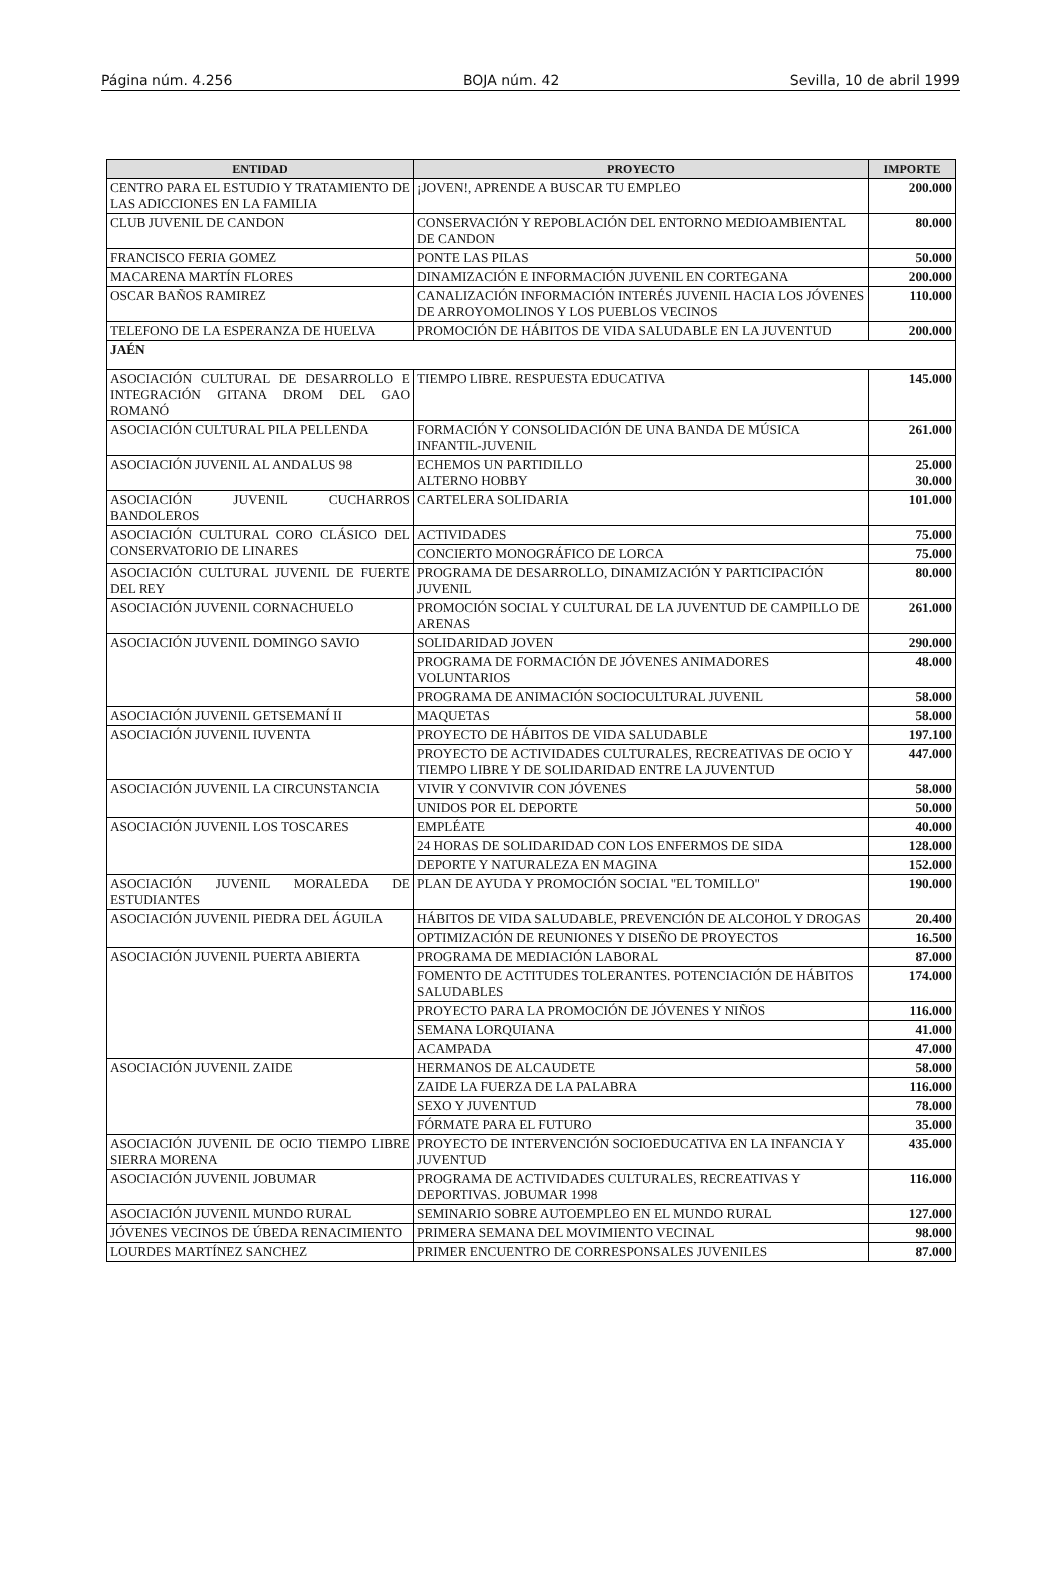Página núm. 4.256 BOJA núm. 42 Sevilla, 10 de abril 1999
| ENTIDAD | PROYECTO | IMPORTE |
| --- | --- | --- |
| CENTRO PARA EL ESTUDIO Y TRATAMIENTO DE LAS ADICCIONES EN LA FAMILIA | ¡JOVEN!, APRENDE A BUSCAR TU EMPLEO | 200.000 |
| CLUB JUVENIL DE CANDON | CONSERVACIÓN Y REPOBLACIÓN DEL ENTORNO MEDIOAMBIENTAL DE CANDON | 80.000 |
| FRANCISCO FERIA GOMEZ | PONTE LAS PILAS | 50.000 |
| MACARENA MARTÍN FLORES | DINAMIZACIÓN E INFORMACIÓN JUVENIL EN CORTEGANA | 200.000 |
| OSCAR BAÑOS RAMIREZ | CANALIZACIÓN INFORMACIÓN INTERÉS JUVENIL HACIA LOS JÓVENES DE ARROYOMOLINOS Y LOS PUEBLOS VECINOS | 110.000 |
| TELEFONO DE LA ESPERANZA DE HUELVA | PROMOCIÓN DE HÁBITOS DE VIDA SALUDABLE EN LA JUVENTUD | 200.000 |
| JAÉN | | |
| ASOCIACIÓN CULTURAL DE DESARROLLO E INTEGRACIÓN GITANA DROM DEL GAO ROMANÓ | TIEMPO LIBRE. RESPUESTA EDUCATIVA | 145.000 |
| ASOCIACIÓN CULTURAL PILA PELLENDA | FORMACIÓN Y CONSOLIDACIÓN DE UNA BANDA DE MÚSICA INFANTIL-JUVENIL | 261.000 |
| ASOCIACIÓN JUVENIL AL ANDALUS 98 | ECHEMOS UN PARTIDILLO ALTERNO HOBBY | 25.000 30.000 |
| ASOCIACIÓN JUVENIL CUCHARROS BANDOLEROS | CARTELERA SOLIDARIA | 101.000 |
| ASOCIACIÓN CULTURAL CORO CLÁSICO DEL CONSERVATORIO DE LINARES | ACTIVIDADES | 75.000 |
| | CONCIERTO MONOGRÁFICO DE LORCA | 75.000 |
| ASOCIACIÓN CULTURAL JUVENIL DE FUERTE DEL REY | PROGRAMA DE DESARROLLO, DINAMIZACIÓN Y PARTICIPACIÓN JUVENIL | 80.000 |
| ASOCIACIÓN JUVENIL CORNACHUELO | PROMOCIÓN SOCIAL Y CULTURAL DE LA JUVENTUD DE CAMPILLO DE ARENAS | 261.000 |
| ASOCIACIÓN JUVENIL DOMINGO SAVIO | SOLIDARIDAD JOVEN | 290.000 |
| | PROGRAMA DE FORMACIÓN DE JÓVENES ANIMADORES VOLUNTARIOS | 48.000 |
| | PROGRAMA DE ANIMACIÓN SOCIOCULTURAL JUVENIL | 58.000 |
| ASOCIACIÓN JUVENIL GETSEMANÍ II | MAQUETAS | 58.000 |
| ASOCIACIÓN JUVENIL IUVENTA | PROYECTO DE HÁBITOS DE VIDA SALUDABLE | 197.100 |
| | PROYECTO DE ACTIVIDADES CULTURALES, RECREATIVAS DE OCIO Y TIEMPO LIBRE Y DE SOLIDARIDAD ENTRE LA JUVENTUD | 447.000 |
| ASOCIACIÓN JUVENIL LA CIRCUNSTANCIA | VIVIR Y CONVIVIR CON JÓVENES | 58.000 |
| | UNIDOS POR EL DEPORTE | 50.000 |
| ASOCIACIÓN JUVENIL LOS TOSCARES | EMPLÉATE | 40.000 |
| | 24 HORAS DE SOLIDARIDAD CON LOS ENFERMOS DE SIDA | 128.000 |
| | DEPORTE Y NATURALEZA EN MAGINA | 152.000 |
| ASOCIACIÓN JUVENIL MORALEDA DE ESTUDIANTES | PLAN DE AYUDA Y PROMOCIÓN SOCIAL "EL TOMILLO" | 190.000 |
| ASOCIACIÓN JUVENIL PIEDRA DEL ÁGUILA | HÁBITOS DE VIDA SALUDABLE, PREVENCIÓN DE ALCOHOL Y DROGAS | 20.400 |
| | OPTIMIZACIÓN DE REUNIONES Y DISEÑO DE PROYECTOS | 16.500 |
| ASOCIACIÓN JUVENIL PUERTA ABIERTA | PROGRAMA DE MEDIACIÓN LABORAL | 87.000 |
| | FOMENTO DE ACTITUDES TOLERANTES. POTENCIACIÓN DE HÁBITOS SALUDABLES | 174.000 |
| | PROYECTO PARA LA PROMOCIÓN DE JÓVENES Y NIÑOS | 116.000 |
| | SEMANA LORQUIANA | 41.000 |
| | ACAMPADA | 47.000 |
| ASOCIACIÓN JUVENIL ZAIDE | HERMANOS DE ALCAUDETE | 58.000 |
| | ZAIDE LA FUERZA DE LA PALABRA | 116.000 |
| | SEXO Y JUVENTUD | 78.000 |
| | FÓRMATE PARA EL FUTURO | 35.000 |
| ASOCIACIÓN JUVENIL DE OCIO TIEMPO LIBRE SIERRA MORENA | PROYECTO DE INTERVENCIÓN SOCIOEDUCATIVA EN LA INFANCIA Y JUVENTUD | 435.000 |
| ASOCIACIÓN JUVENIL JOBUMAR | PROGRAMA DE ACTIVIDADES CULTURALES, RECREATIVAS Y DEPORTIVAS. JOBUMAR 1998 | 116.000 |
| ASOCIACIÓN JUVENIL MUNDO RURAL | SEMINARIO SOBRE AUTOEMPLEO EN EL MUNDO RURAL | 127.000 |
| JÓVENES VECINOS DE ÚBEDA RENACIMIENTO | PRIMERA SEMANA DEL MOVIMIENTO VECINAL | 98.000 |
| LOURDES MARTÍNEZ SANCHEZ | PRIMER ENCUENTRO DE CORRESPONSALES JUVENILES | 87.000 |